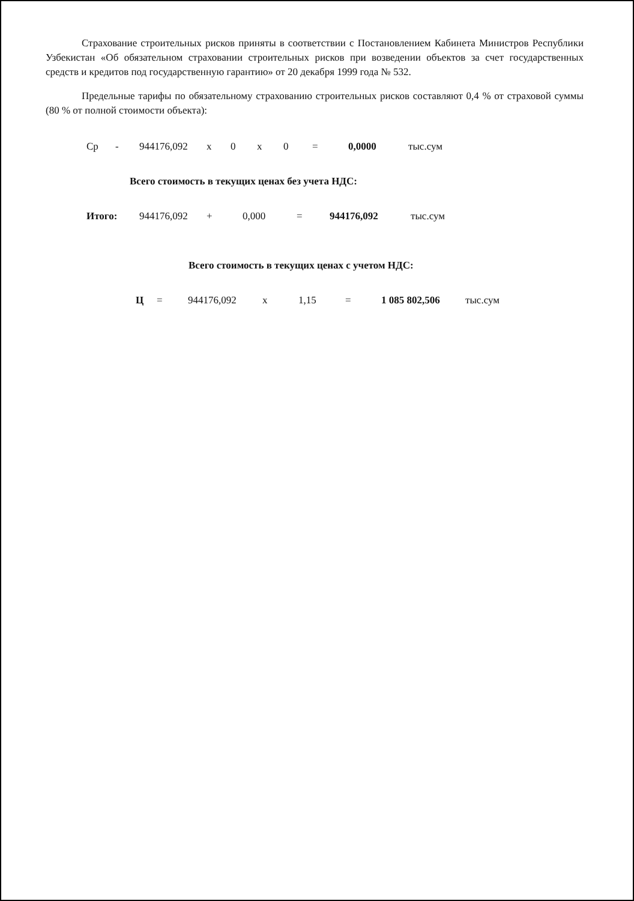Страхование строительных рисков приняты в соответствии с Постановлением Кабинета Министров Республики Узбекистан «Об обязательном страховании строительных рисков при возведении объектов за счет государственных средств и кредитов под государственную гарантию» от 20 декабря 1999 года № 532.
Предельные тарифы по обязательному страхованию строительных рисков составляют 0,4 % от страховой суммы (80 % от полной стоимости объекта):
Ср - 944176,092 x 0 x 0 = 0,0000 тыс.сум
Всего стоимость в текущих ценах без учета НДС:
Итого: 944176,092 + 0,000 = 944176,092 тыс.сум
Всего стоимость в текущих ценах с учетом НДС:
Ц = 944176,092 x 1,15 = 1 085 802,506 тыс.сум